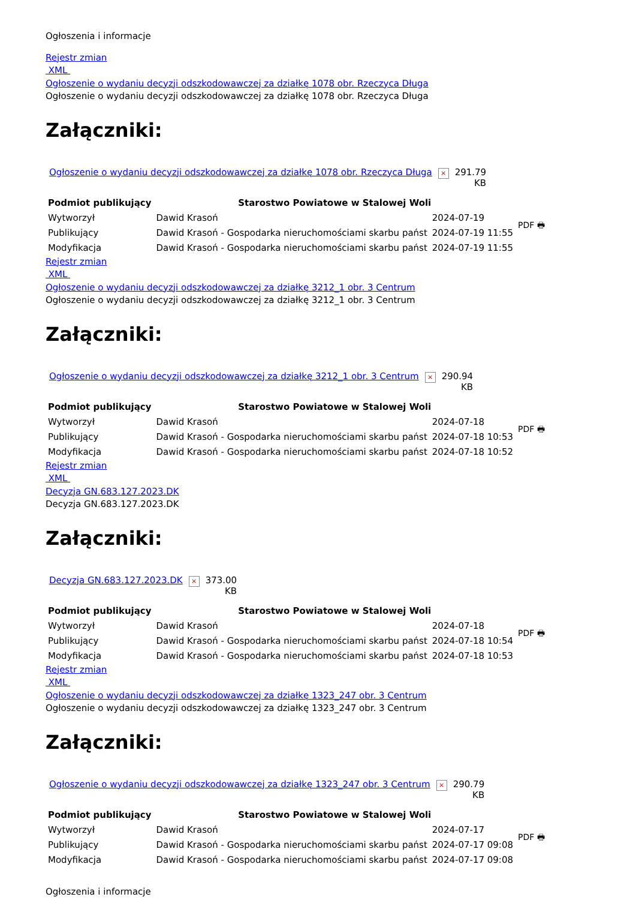Ogłoszenia i informacje
Rejestr zmian
XML
Ogłoszenie o wydaniu decyzji odszkodowawczej za działkę 1078 obr. Rzeczyca Długa
Ogłoszenie o wydaniu decyzji odszkodowawczej za działkę 1078 obr. Rzeczyca Długa
Załączniki:
| Ogłoszenie o wydaniu decyzji odszkodowawczej za działkę 1078 obr. Rzeczyca Długa | × | 291.79 KB |
| Podmiot publikujący | Starostwo Powiatowe w Stalowej Woli | | PDF 🖶 |
| Wytworzył | Dawid Krasoń | 2024-07-19 | |
| Publikujący | Dawid Krasoń - Gospodarka nieruchomościami skarbu państ | 2024-07-19 11:55 | |
| Modyfikacja | Dawid Krasoń - Gospodarka nieruchomościami skarbu państ | 2024-07-19 11:55 | |
Rejestr zmian
XML
Ogłoszenie o wydaniu decyzji odszkodowawczej za działkę 3212_1 obr. 3 Centrum
Ogłoszenie o wydaniu decyzji odszkodowawczej za działkę 3212_1 obr. 3 Centrum
Załączniki:
| Ogłoszenie o wydaniu decyzji odszkodowawczej za działkę 3212_1 obr. 3 Centrum | × | 290.94 KB |
| Podmiot publikujący | Starostwo Powiatowe w Stalowej Woli | | PDF 🖶 |
| Wytworzył | Dawid Krasoń | 2024-07-18 | |
| Publikujący | Dawid Krasoń - Gospodarka nieruchomościami skarbu państ | 2024-07-18 10:53 | |
| Modyfikacja | Dawid Krasoń - Gospodarka nieruchomościami skarbu państ | 2024-07-18 10:52 | |
Rejestr zmian
XML
Decyzja GN.683.127.2023.DK
Decyzja GN.683.127.2023.DK
Załączniki:
| Decyzja GN.683.127.2023.DK | × | 373.00 KB |
| Podmiot publikujący | Starostwo Powiatowe w Stalowej Woli | | PDF 🖶 |
| Wytworzył | Dawid Krasoń | 2024-07-18 | |
| Publikujący | Dawid Krasoń - Gospodarka nieruchomościami skarbu państ | 2024-07-18 10:54 | |
| Modyfikacja | Dawid Krasoń - Gospodarka nieruchomościami skarbu państ | 2024-07-18 10:53 | |
Rejestr zmian
XML
Ogłoszenie o wydaniu decyzji odszkodowawczej za działkę 1323_247 obr. 3 Centrum
Ogłoszenie o wydaniu decyzji odszkodowawczej za działkę 1323_247 obr. 3 Centrum
Załączniki:
| Ogłoszenie o wydaniu decyzji odszkodowawczej za działkę 1323_247 obr. 3 Centrum | × | 290.79 KB |
| Podmiot publikujący | Starostwo Powiatowe w Stalowej Woli | | PDF 🖶 |
| Wytworzył | Dawid Krasoń | 2024-07-17 | |
| Publikujący | Dawid Krasoń - Gospodarka nieruchomościami skarbu państ | 2024-07-17 09:08 | |
| Modyfikacja | Dawid Krasoń - Gospodarka nieruchomościami skarbu państ | 2024-07-17 09:08 | |
Ogłoszenia i informacje